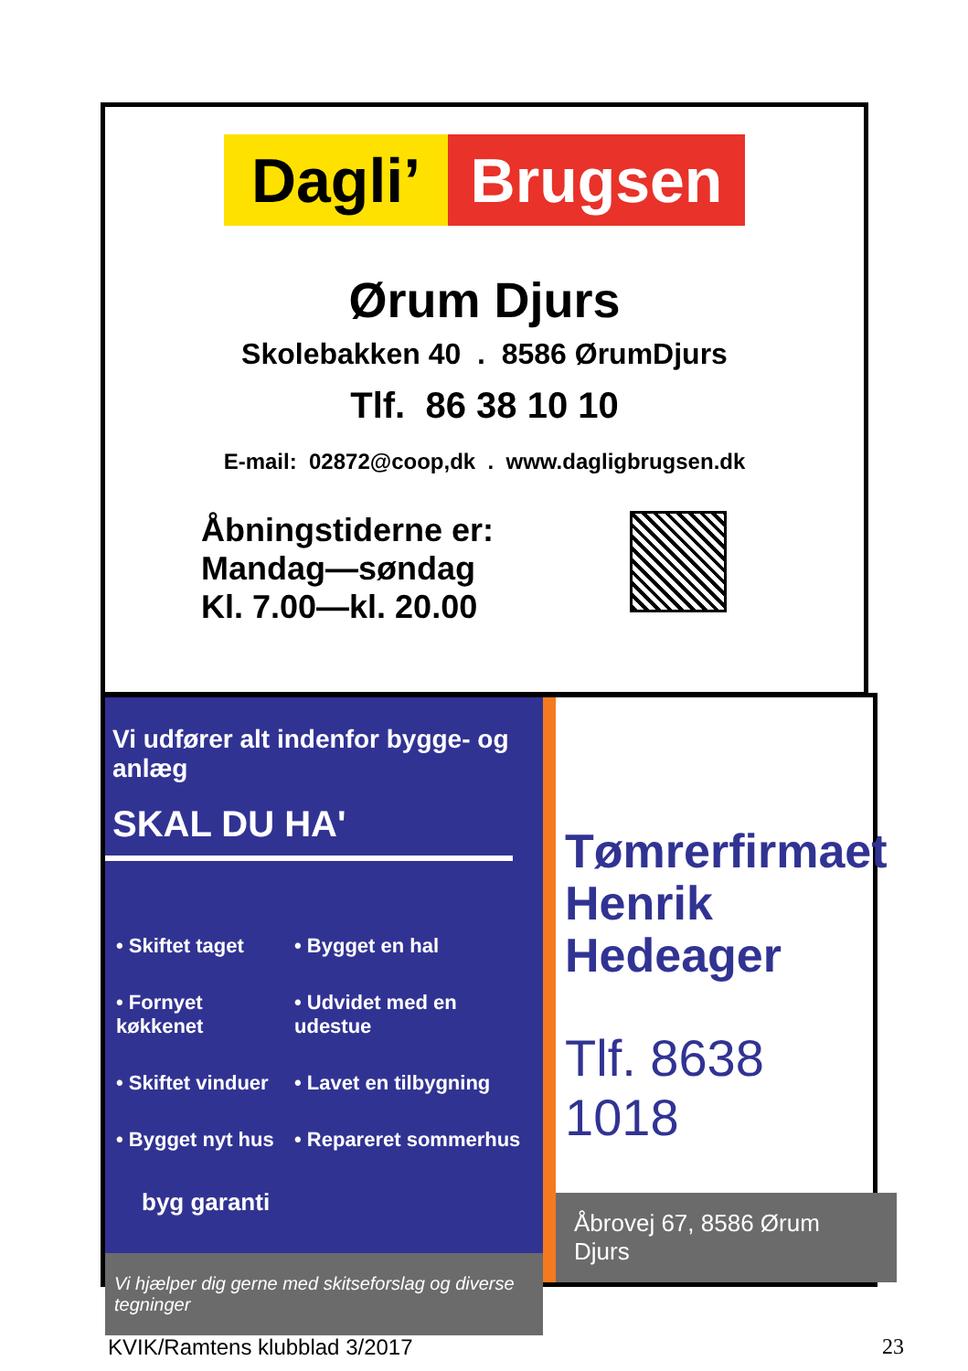Dagli’ Brugsen
Ørum Djurs
Skolebakken 40 . 8586 ØrumDjurs
Tlf. 86 38 10 10
E-mail: 02872@coop,dk . www.dagligbrugsen.dk
Åbningstiderne er:
Mandag—søndag
Kl. 7.00—kl. 20.00
Vi udfører alt indenfor bygge- og anlæg
SKAL DU HA'
• Skiftet taget
• Bygget en hal
• Fornyet køkkenet
• Udvidet med en udestue
• Skiftet vinduer
• Lavet en tilbygning
• Bygget nyt hus
• Repareret sommerhus
byg garanti
Vi hjælper dig gerne med skitseforslag og diverse tegninger
Tømrerfirmaet
Henrik
Hedeager
Tlf. 8638 1018
Åbrovej 67, 8586 Ørum Djurs
KVIK/Ramtens klubblad 3/2017 23